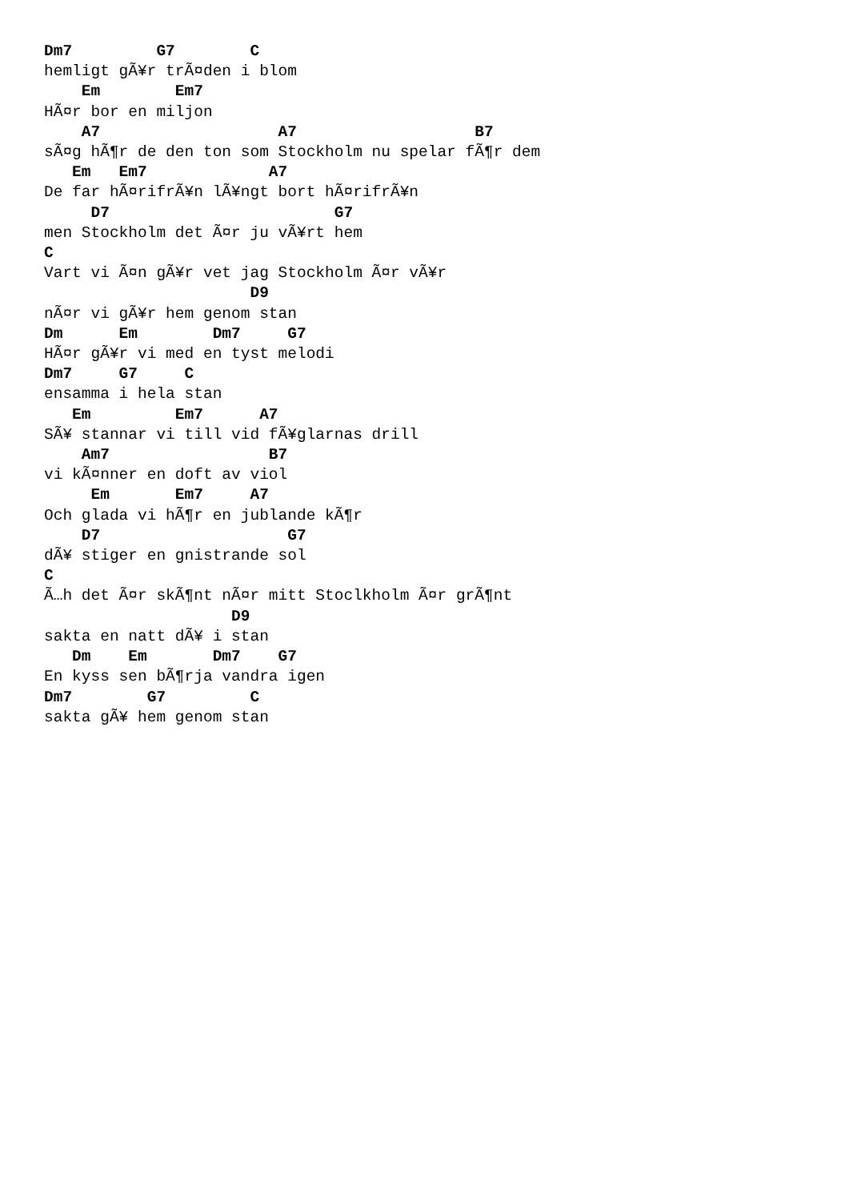Dm7         G7        C
hemligt gÃ¥r trÃ¤den i blom
    Em        Em7
HÃ¤r bor en miljon
    A7                   A7                   B7
sÃ¤g hÃ¶r de den ton som Stockholm nu spelar fÃ¶r dem
   Em   Em7             A7
De far hÃ¤rifrÃ¥n lÃ¥ngt bort hÃ¤rifrÃ¥n
     D7                        G7
men Stockholm det Ã¤r ju vÃ¥rt hem
C
Vart vi Ã¤n gÃ¥r vet jag Stockholm Ã¤r vÃ¥r
                      D9
nÃ¤r vi gÃ¥r hem genom stan
Dm      Em        Dm7     G7
HÃ¤r gÃ¥r vi med en tyst melodi
Dm7     G7     C
ensamma i hela stan
   Em         Em7      A7
SÃ¥ stannar vi till vid fÃ¥glarnas drill
    Am7                 B7
vi kÃ¤nner en doft av viol
     Em       Em7     A7
Och glada vi hÃ¶r en jublande kÃ¶r
    D7                    G7
dÃ¥ stiger en gnistrande sol
C
Ã…h det Ã¤r skÃ¶nt nÃ¤r mitt Stoclkholm Ã¤r grÃ¶nt
                    D9
sakta en natt dÃ¥ i stan
   Dm    Em       Dm7    G7
En kyss sen bÃ¶rja vandra igen
Dm7        G7         C
sakta gÃ¥ hem genom stan